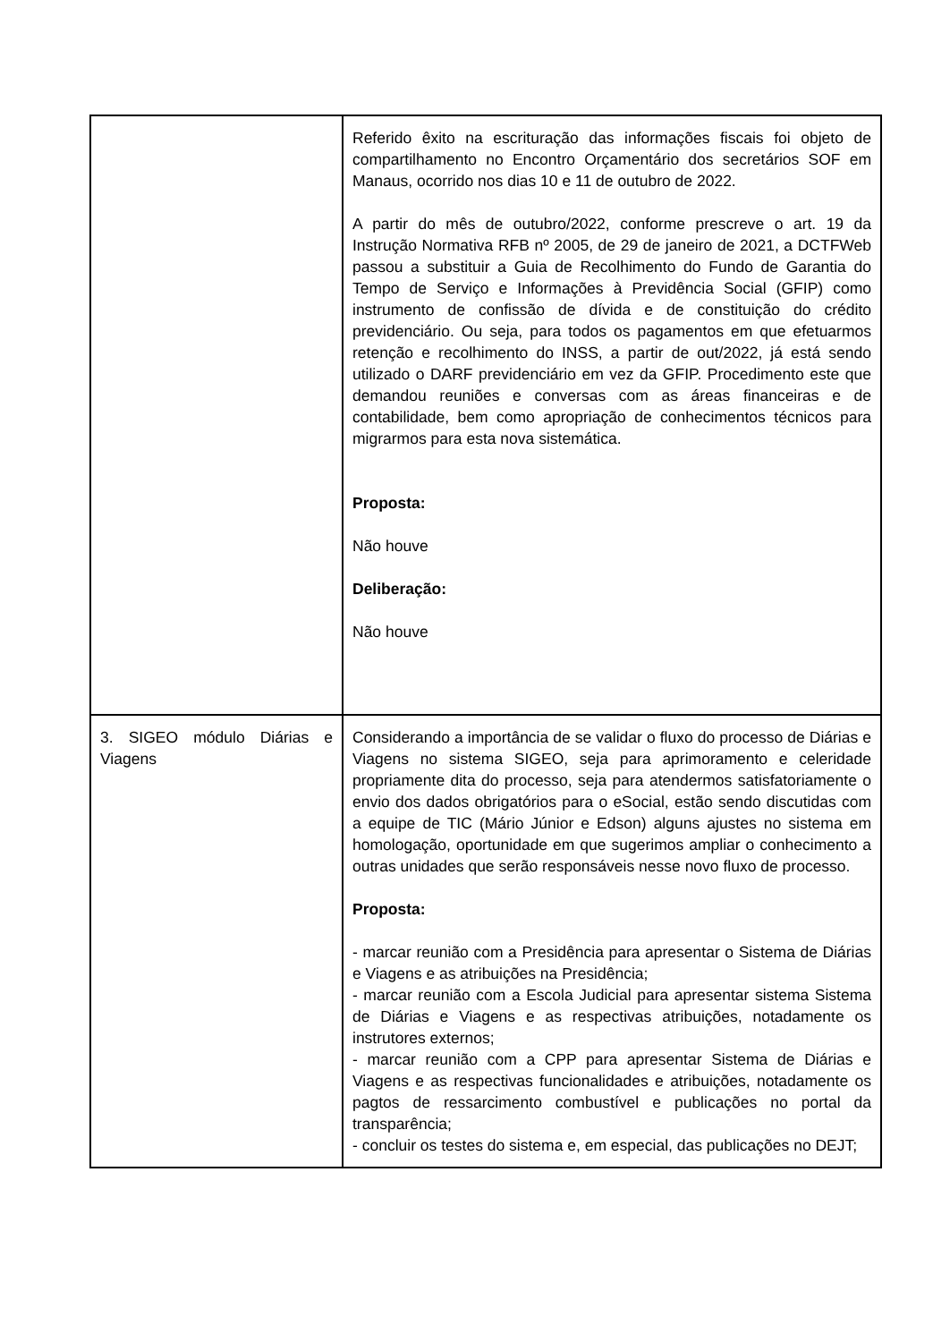| | Referido êxito na escrituração das informações fiscais foi objeto de compartilhamento no Encontro Orçamentário dos secretários SOF em Manaus, ocorrido nos dias 10 e 11 de outubro de 2022. A partir do mês de outubro/2022, conforme prescreve o art. 19 da Instrução Normativa RFB nº 2005, de 29 de janeiro de 2021, a DCTFWeb passou a substituir a Guia de Recolhimento do Fundo de Garantia do Tempo de Serviço e Informações à Previdência Social (GFIP) como instrumento de confissão de dívida e de constituição do crédito previdenciário. Ou seja, para todos os pagamentos em que efetuarmos retenção e recolhimento do INSS, a partir de out/2022, já está sendo utilizado o DARF previdenciário em vez da GFIP. Procedimento este que demandou reuniões e conversas com as áreas financeiras e de contabilidade, bem como apropriação de conhecimentos técnicos para migrarmos para esta nova sistemática. Proposta: Não houve Deliberação: Não houve |
| 3. SIGEO módulo Diárias e Viagens | Considerando a importância de se validar o fluxo do processo de Diárias e Viagens no sistema SIGEO, seja para aprimoramento e celeridade propriamente dita do processo, seja para atendermos satisfatoriamente o envio dos dados obrigatórios para o eSocial, estão sendo discutidas com a equipe de TIC (Mário Júnior e Edson) alguns ajustes no sistema em homologação, oportunidade em que sugerimos ampliar o conhecimento a outras unidades que serão responsáveis nesse novo fluxo de processo. Proposta: - marcar reunião com a Presidência para apresentar o Sistema de Diárias e Viagens e as atribuições na Presidência; - marcar reunião com a Escola Judicial para apresentar sistema Sistema de Diárias e Viagens e as respectivas atribuições, notadamente os instrutores externos; - marcar reunião com a CPP para apresentar Sistema de Diárias e Viagens e as respectivas funcionalidades e atribuições, notadamente os pagtos de ressarcimento combustível e publicações no portal da transparência; - concluir os testes do sistema e, em especial, das publicações no DEJT; |